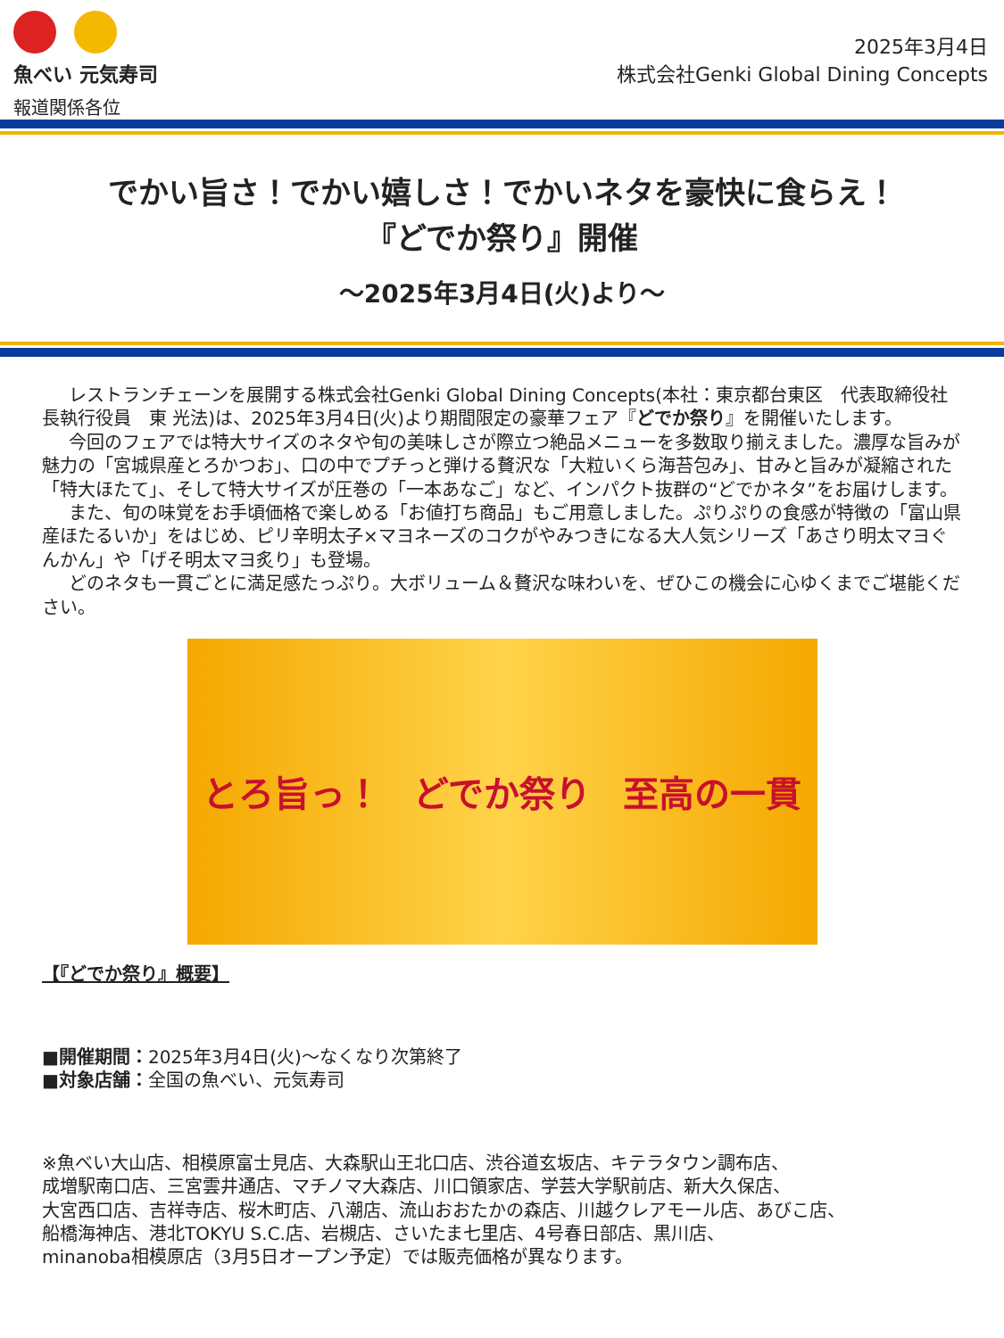魚べい 元気寿司
報道関係各位
2025年3月4日
株式会社Genki Global Dining Concepts
でかい旨さ！でかい嬉しさ！でかいネタを豪快に食らえ！
『どでか祭り』開催
～2025年3月4日(火)より～
レストランチェーンを展開する株式会社Genki Global Dining Concepts(本社：東京都台東区　代表取締役社長執行役員　東 光法)は、2025年3月4日(火)より期間限定の豪華フェア『どでか祭り』を開催いたします。
今回のフェアでは特大サイズのネタや旬の美味しさが際立つ絶品メニューを多数取り揃えました。濃厚な旨みが魅力の「宮城県産とろかつお」、口の中でプチっと弾ける贅沢な「大粒いくら海苔包み」、甘みと旨みが凝縮された「特大ほたて」、そして特大サイズが圧巻の「一本あなご」など、インパクト抜群の“どでかネタ”をお届けします。
また、旬の味覚をお手頃価格で楽しめる「お値打ち商品」もご用意しました。ぷりぷりの食感が特徴の「富山県産ほたるいか」をはじめ、ピリ辛明太子×マヨネーズのコクがやみつきになる大人気シリーズ「あさり明太マヨぐんかん」や「げそ明太マヨ炙り」も登場。
どのネタも一貫ごとに満足感たっぷり。大ボリューム＆贅沢な味わいを、ぜひこの機会に心ゆくまでご堪能ください。
とろ旨っ！ どでか祭り 至高の一貫
【『どでか祭り』概要】
■開催期間：2025年3月4日(火)～なくなり次第終了
■対象店舗：全国の魚べい、元気寿司
※魚べい大山店、相模原富士見店、大森駅山王北口店、渋谷道玄坂店、キテラタウン調布店、
成増駅南口店、三宮雲井通店、マチノマ大森店、川口領家店、学芸大学駅前店、新大久保店、
大宮西口店、吉祥寺店、桜木町店、八潮店、流山おおたかの森店、川越クレアモール店、あびこ店、
船橋海神店、港北TOKYU S.C.店、岩槻店、さいたま七里店、4号春日部店、黒川店、
minanoba相模原店（3月5日オープン予定）では販売価格が異なります。